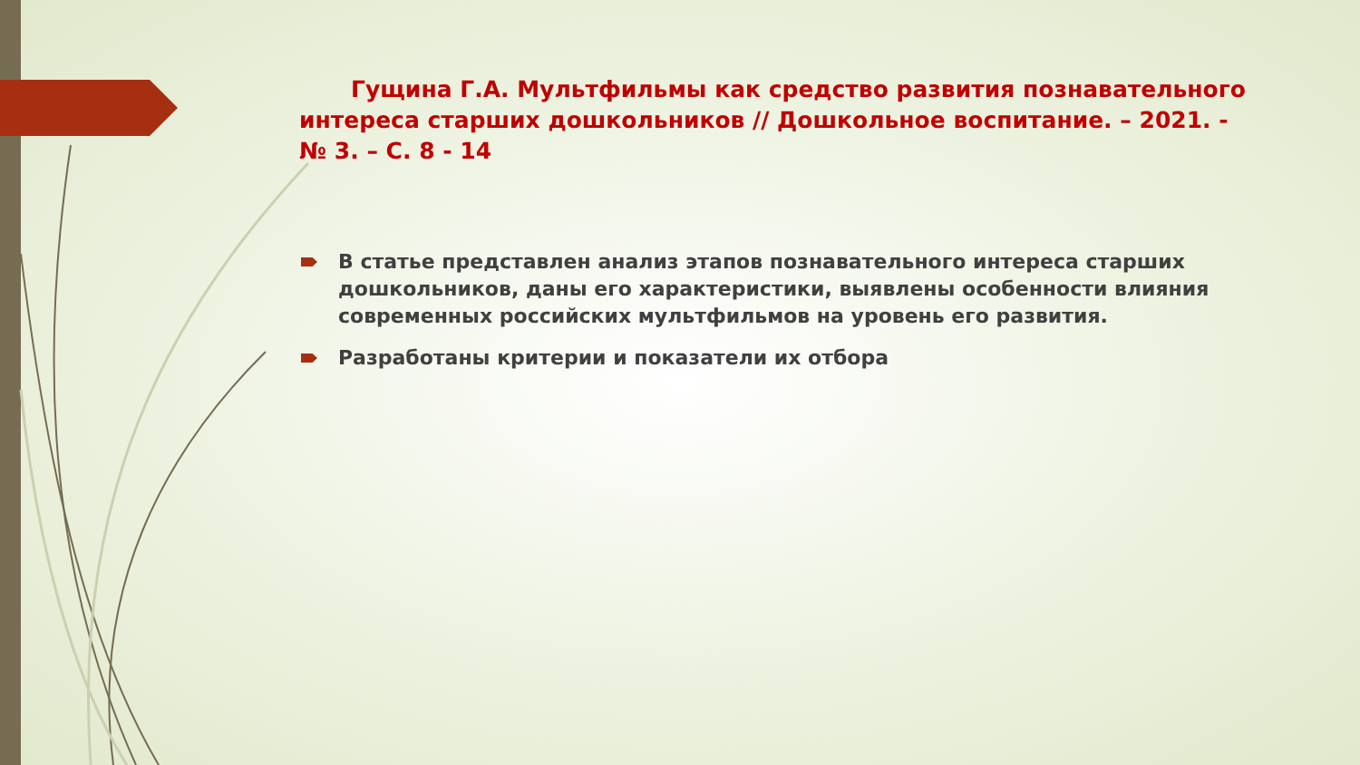Гущина Г.А. Мультфильмы как средство развития познавательного интереса старших дошкольников // Дошкольное воспитание. – 2021. - № 3. – С. 8 - 14
В статье представлен анализ этапов познавательного интереса старших дошкольников, даны его характеристики, выявлены особенности влияния современных российских мультфильмов на уровень его развития.
Разработаны критерии и показатели их отбора